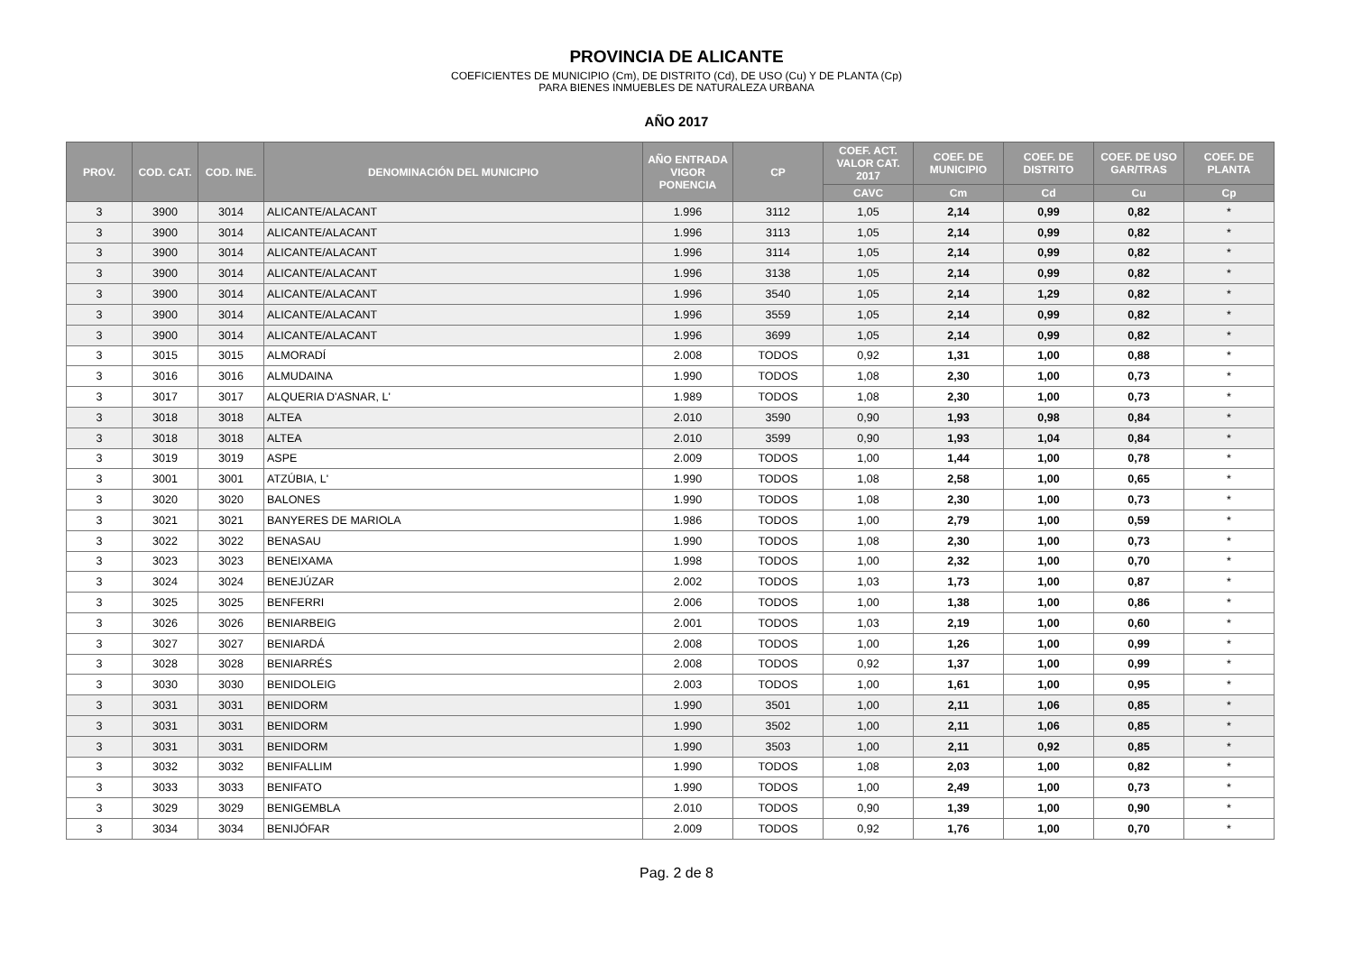PROVINCIA DE ALICANTE
COEFICIENTES DE MUNICIPIO (Cm), DE DISTRITO (Cd), DE USO (Cu) Y DE PLANTA (Cp)
PARA BIENES INMUEBLES DE NATURALEZA URBANA
AÑO 2017
| PROV. | COD. CAT. | COD. INE. | DENOMINACIÓN DEL MUNICIPIO | AÑO ENTRADA VIGOR PONENCIA | CP | COEF. ACT. VALOR CAT. 2017 | COEF. DE MUNICIPIO | COEF. DE DISTRITO | COEF. DE USO GAR/TRAS | COEF. DE PLANTA |
| --- | --- | --- | --- | --- | --- | --- | --- | --- | --- | --- |
| | | | | | | CAVC | Cm | Cd | Cu | Cp |
| 3 | 3900 | 3014 | ALICANTE/ALACANT | 1.996 | 3112 | 1,05 | 2,14 | 0,99 | 0,82 | * |
| 3 | 3900 | 3014 | ALICANTE/ALACANT | 1.996 | 3113 | 1,05 | 2,14 | 0,99 | 0,82 | * |
| 3 | 3900 | 3014 | ALICANTE/ALACANT | 1.996 | 3114 | 1,05 | 2,14 | 0,99 | 0,82 | * |
| 3 | 3900 | 3014 | ALICANTE/ALACANT | 1.996 | 3138 | 1,05 | 2,14 | 0,99 | 0,82 | * |
| 3 | 3900 | 3014 | ALICANTE/ALACANT | 1.996 | 3540 | 1,05 | 2,14 | 1,29 | 0,82 | * |
| 3 | 3900 | 3014 | ALICANTE/ALACANT | 1.996 | 3559 | 1,05 | 2,14 | 0,99 | 0,82 | * |
| 3 | 3900 | 3014 | ALICANTE/ALACANT | 1.996 | 3699 | 1,05 | 2,14 | 0,99 | 0,82 | * |
| 3 | 3015 | 3015 | ALMORADÍ | 2.008 | TODOS | 0,92 | 1,31 | 1,00 | 0,88 | * |
| 3 | 3016 | 3016 | ALMUDAINA | 1.990 | TODOS | 1,08 | 2,30 | 1,00 | 0,73 | * |
| 3 | 3017 | 3017 | ALQUERIA D'ASNAR, L' | 1.989 | TODOS | 1,08 | 2,30 | 1,00 | 0,73 | * |
| 3 | 3018 | 3018 | ALTEA | 2.010 | 3590 | 0,90 | 1,93 | 0,98 | 0,84 | * |
| 3 | 3018 | 3018 | ALTEA | 2.010 | 3599 | 0,90 | 1,93 | 1,04 | 0,84 | * |
| 3 | 3019 | 3019 | ASPE | 2.009 | TODOS | 1,00 | 1,44 | 1,00 | 0,78 | * |
| 3 | 3001 | 3001 | ATZÚBIA, L' | 1.990 | TODOS | 1,08 | 2,58 | 1,00 | 0,65 | * |
| 3 | 3020 | 3020 | BALONES | 1.990 | TODOS | 1,08 | 2,30 | 1,00 | 0,73 | * |
| 3 | 3021 | 3021 | BANYERES DE MARIOLA | 1.986 | TODOS | 1,00 | 2,79 | 1,00 | 0,59 | * |
| 3 | 3022 | 3022 | BENASAU | 1.990 | TODOS | 1,08 | 2,30 | 1,00 | 0,73 | * |
| 3 | 3023 | 3023 | BENEIXAMA | 1.998 | TODOS | 1,00 | 2,32 | 1,00 | 0,70 | * |
| 3 | 3024 | 3024 | BENEJÚZAR | 2.002 | TODOS | 1,03 | 1,73 | 1,00 | 0,87 | * |
| 3 | 3025 | 3025 | BENFERRI | 2.006 | TODOS | 1,00 | 1,38 | 1,00 | 0,86 | * |
| 3 | 3026 | 3026 | BENIARBEIG | 2.001 | TODOS | 1,03 | 2,19 | 1,00 | 0,60 | * |
| 3 | 3027 | 3027 | BENIARDÁ | 2.008 | TODOS | 1,00 | 1,26 | 1,00 | 0,99 | * |
| 3 | 3028 | 3028 | BENIARRÉS | 2.008 | TODOS | 0,92 | 1,37 | 1,00 | 0,99 | * |
| 3 | 3030 | 3030 | BENIDOLEIG | 2.003 | TODOS | 1,00 | 1,61 | 1,00 | 0,95 | * |
| 3 | 3031 | 3031 | BENIDORM | 1.990 | 3501 | 1,00 | 2,11 | 1,06 | 0,85 | * |
| 3 | 3031 | 3031 | BENIDORM | 1.990 | 3502 | 1,00 | 2,11 | 1,06 | 0,85 | * |
| 3 | 3031 | 3031 | BENIDORM | 1.990 | 3503 | 1,00 | 2,11 | 0,92 | 0,85 | * |
| 3 | 3032 | 3032 | BENIFALLIM | 1.990 | TODOS | 1,08 | 2,03 | 1,00 | 0,82 | * |
| 3 | 3033 | 3033 | BENIFATO | 1.990 | TODOS | 1,00 | 2,49 | 1,00 | 0,73 | * |
| 3 | 3029 | 3029 | BENIGEMBLA | 2.010 | TODOS | 0,90 | 1,39 | 1,00 | 0,90 | * |
| 3 | 3034 | 3034 | BENIJÓFAR | 2.009 | TODOS | 0,92 | 1,76 | 1,00 | 0,70 | * |
Pag. 2 de 8